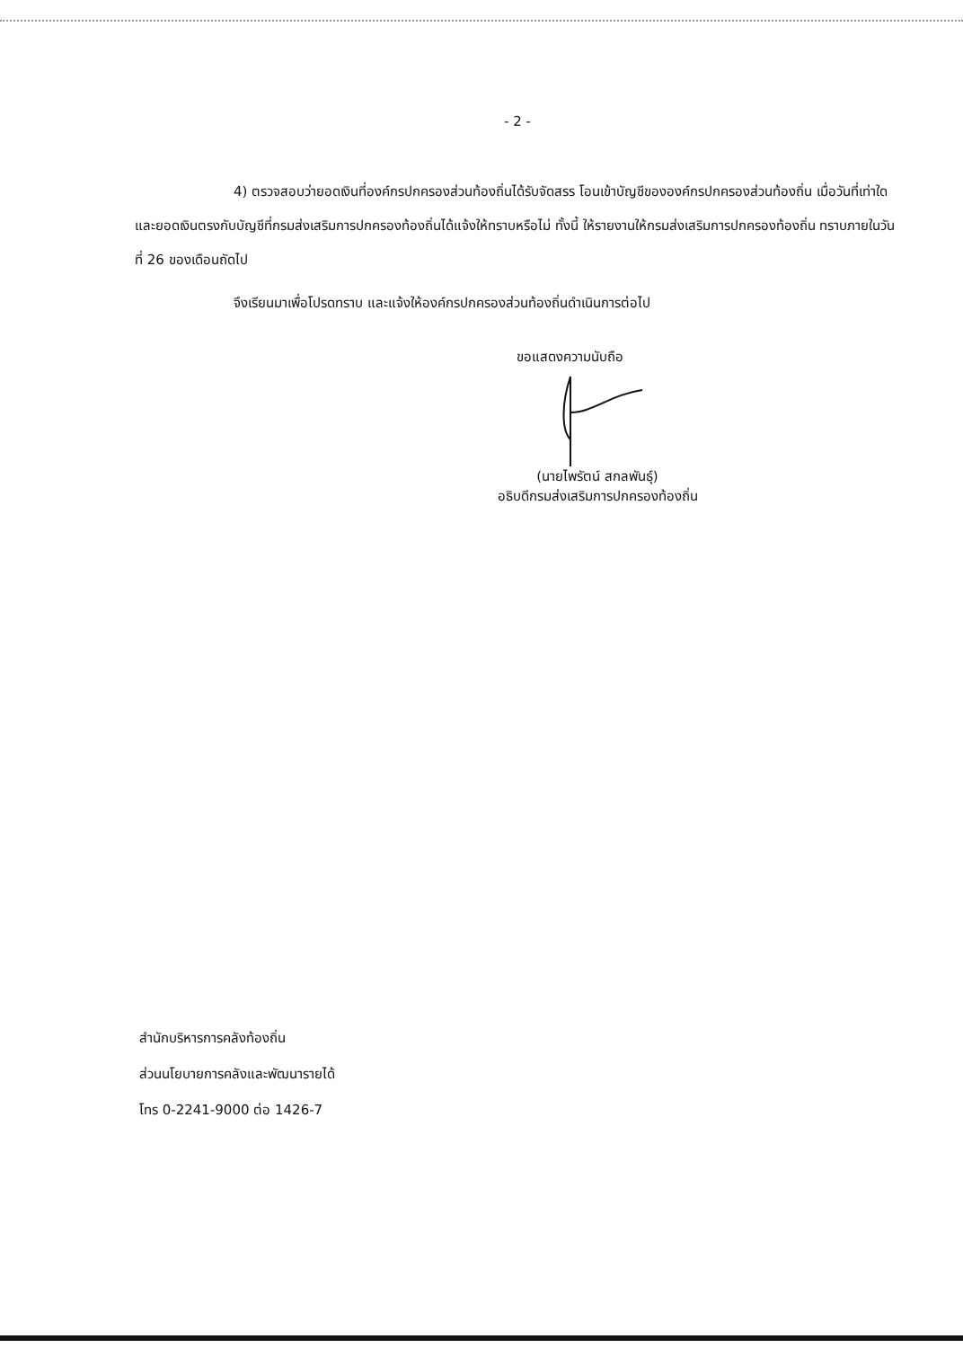- 2 -
4) ตรวจสอบว่ายอดเงินที่องค์กรปกครองส่วนท้องถิ่นได้รับจัดสรร โอนเข้าบัญชีขององค์กรปกครองส่วนท้องถิ่น เมื่อวันที่เท่าใดและยอดเงินตรงกับบัญชีที่กรมส่งเสริมการปกครองท้องถิ่นได้แจ้งให้ทราบหรือไม่ ทั้งนี้ ให้รายงานให้กรมส่งเสริมการปกครองท้องถิ่น ทราบภายในวันที่ 26 ของเดือนถัดไป
จึงเรียนมาเพื่อโปรดทราบ และแจ้งให้องค์กรปกครองส่วนท้องถิ่นดำเนินการต่อไป
ขอแสดงความนับถือ
(นายไพรัตน์ สกลพันธุ์)
อธิบดีกรมส่งเสริมการปกครองท้องถิ่น
สำนักบริหารการคลังท้องถิ่น
ส่วนนโยบายการคลังและพัฒนารายได้
โทร 0-2241-9000 ต่อ 1426-7